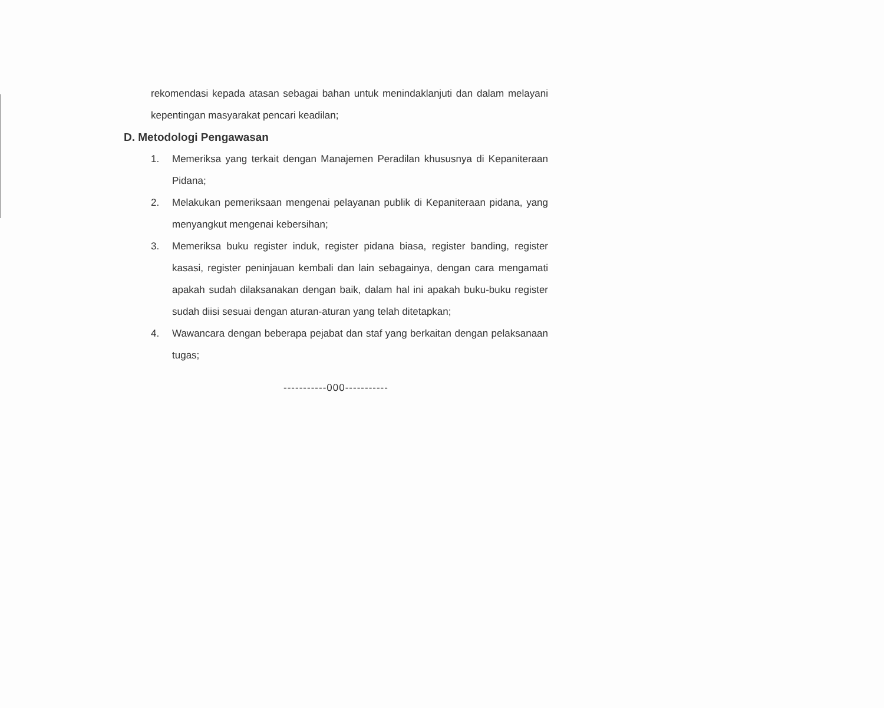rekomendasi kepada atasan sebagai bahan untuk menindaklanjuti dan dalam melayani kepentingan masyarakat pencari keadilan;
D. Metodologi Pengawasan
1. Memeriksa yang terkait dengan Manajemen Peradilan khususnya di Kepaniteraan Pidana;
2. Melakukan pemeriksaan mengenai pelayanan publik di Kepaniteraan pidana, yang menyangkut mengenai kebersihan;
3. Memeriksa buku register induk, register pidana biasa, register banding, register kasasi, register peninjauan kembali dan lain sebagainya, dengan cara mengamati apakah sudah dilaksanakan dengan baik, dalam hal ini apakah buku-buku register sudah diisi sesuai dengan aturan-aturan yang telah ditetapkan;
4. Wawancara dengan beberapa pejabat dan staf yang berkaitan dengan pelaksanaan tugas;
-----------000-----------